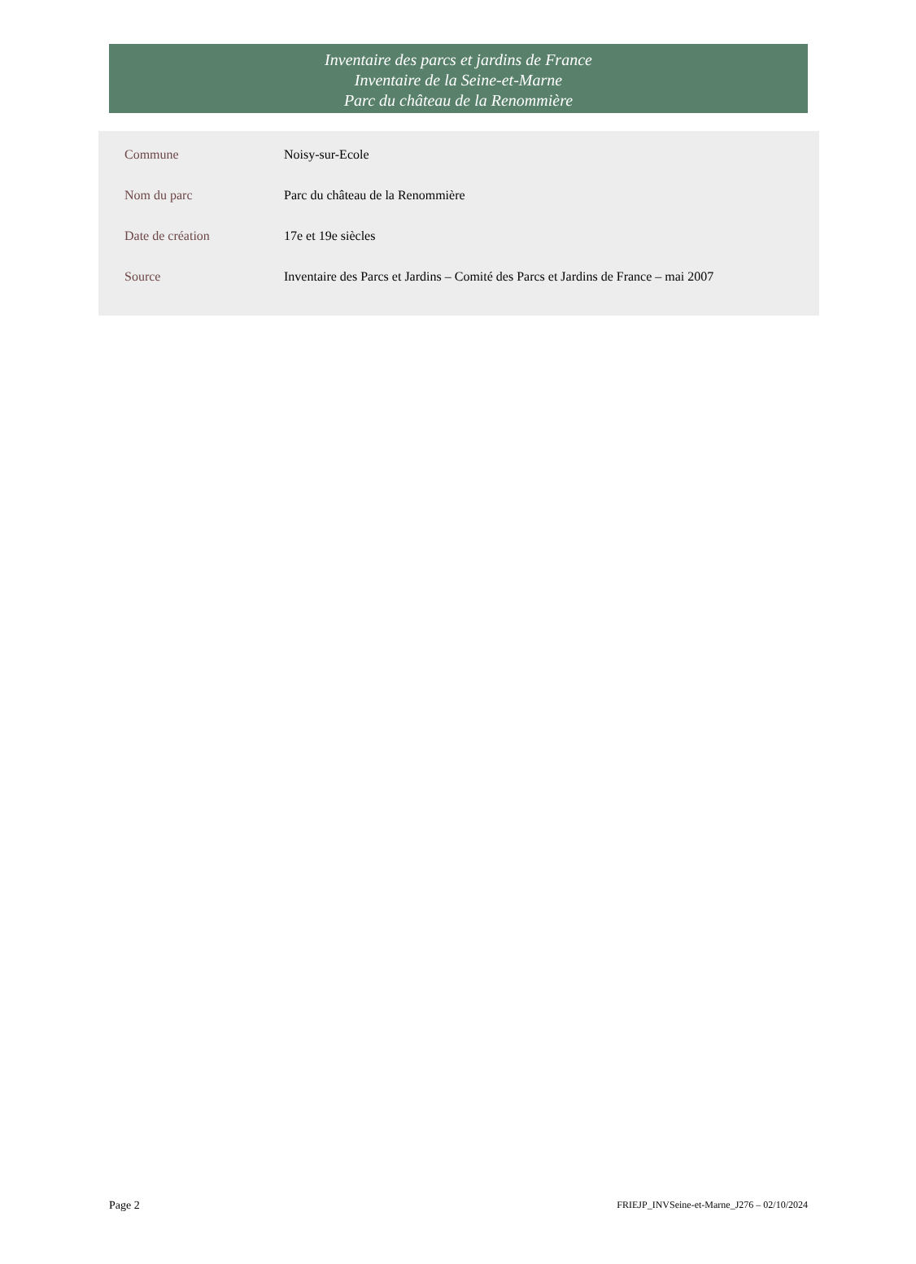Inventaire des parcs et jardins de France
Inventaire de la Seine-et-Marne
Parc du château de la Renommière
| Commune | Noisy-sur-Ecole |
| Nom du parc | Parc du château de la Renommière |
| Date de création | 17e et 19e siècles |
| Source | Inventaire des Parcs et Jardins – Comité des Parcs et Jardins de France – mai 2007 |
Page 2 FRIEJP_INVSeine-et-Marne_J276 – 02/10/2024